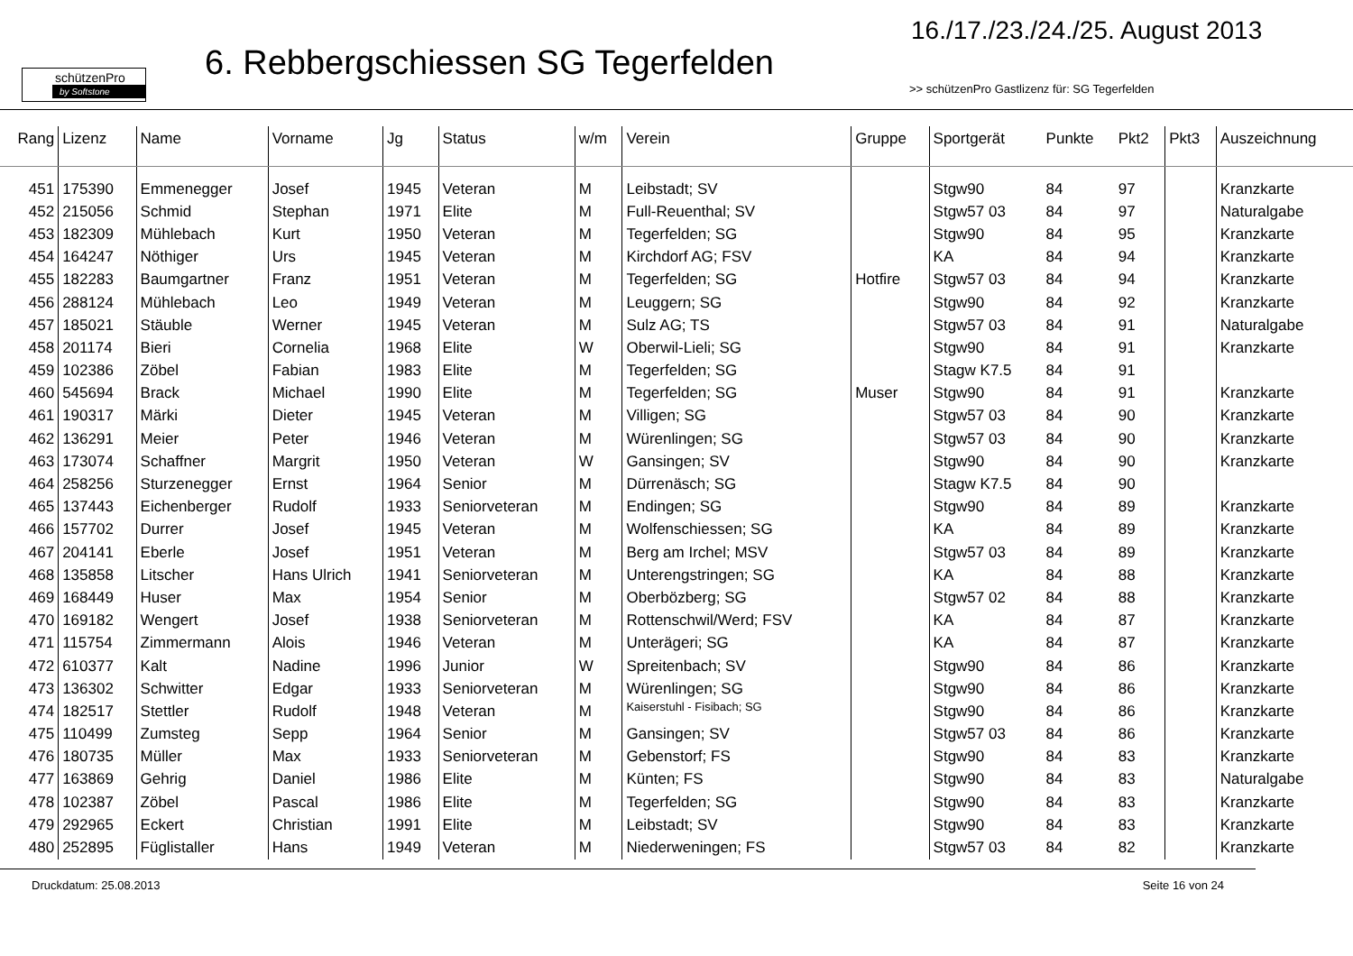schützenPro
by Softstone
6. Rebbergschiessen SG Tegerfelden
16./17./23./24./25. August 2013
>> schützenPro Gastlizenz für: SG Tegerfelden
| Rang | Lizenz | Name | Vorname | Jg | Status | w/m | Verein | Gruppe | Sportgerät | Punkte | Pkt2 | Pkt3 | Auszeichnung |
| --- | --- | --- | --- | --- | --- | --- | --- | --- | --- | --- | --- | --- | --- |
| 451 | 175390 | Emmenegger | Josef | 1945 | Veteran | M | Leibstadt; SV | | Stgw90 | 84 | 97 | | Kranzkarte |
| 452 | 215056 | Schmid | Stephan | 1971 | Elite | M | Full-Reuenthal; SV | | Stgw57 03 | 84 | 97 | | Naturalgabe |
| 453 | 182309 | Mühlebach | Kurt | 1950 | Veteran | M | Tegerfelden; SG | | Stgw90 | 84 | 95 | | Kranzkarte |
| 454 | 164247 | Nöthiger | Urs | 1945 | Veteran | M | Kirchdorf AG; FSV | | KA | 84 | 94 | | Kranzkarte |
| 455 | 182283 | Baumgartner | Franz | 1951 | Veteran | M | Tegerfelden; SG | Hotfire | Stgw57 03 | 84 | 94 | | Kranzkarte |
| 456 | 288124 | Mühlebach | Leo | 1949 | Veteran | M | Leuggern; SG | | Stgw90 | 84 | 92 | | Kranzkarte |
| 457 | 185021 | Stäuble | Werner | 1945 | Veteran | M | Sulz AG; TS | | Stgw57 03 | 84 | 91 | | Naturalgabe |
| 458 | 201174 | Bieri | Cornelia | 1968 | Elite | W | Oberwil-Lieli; SG | | Stgw90 | 84 | 91 | | Kranzkarte |
| 459 | 102386 | Zöbel | Fabian | 1983 | Elite | M | Tegerfelden; SG | | Stagw K7.5 | 84 | 91 | | |
| 460 | 545694 | Brack | Michael | 1990 | Elite | M | Tegerfelden; SG | Muser | Stgw90 | 84 | 91 | | Kranzkarte |
| 461 | 190317 | Märki | Dieter | 1945 | Veteran | M | Villigen; SG | | Stgw57 03 | 84 | 90 | | Kranzkarte |
| 462 | 136291 | Meier | Peter | 1946 | Veteran | M | Würenlingen; SG | | Stgw57 03 | 84 | 90 | | Kranzkarte |
| 463 | 173074 | Schaffner | Margrit | 1950 | Veteran | W | Gansingen; SV | | Stgw90 | 84 | 90 | | Kranzkarte |
| 464 | 258256 | Sturzenegger | Ernst | 1964 | Senior | M | Dürrenäsch; SG | | Stagw K7.5 | 84 | 90 | | |
| 465 | 137443 | Eichenberger | Rudolf | 1933 | Seniorveteran | M | Endingen; SG | | Stgw90 | 84 | 89 | | Kranzkarte |
| 466 | 157702 | Durrer | Josef | 1945 | Veteran | M | Wolfenschiessen; SG | | KA | 84 | 89 | | Kranzkarte |
| 467 | 204141 | Eberle | Josef | 1951 | Veteran | M | Berg am Irchel; MSV | | Stgw57 03 | 84 | 89 | | Kranzkarte |
| 468 | 135858 | Litscher | Hans Ulrich | 1941 | Seniorveteran | M | Unterengstringen; SG | | KA | 84 | 88 | | Kranzkarte |
| 469 | 168449 | Huser | Max | 1954 | Senior | M | Oberbözberg; SG | | Stgw57 02 | 84 | 88 | | Kranzkarte |
| 470 | 169182 | Wengert | Josef | 1938 | Seniorveteran | M | Rottenschwil/Werd; FSV | | KA | 84 | 87 | | Kranzkarte |
| 471 | 115754 | Zimmermann | Alois | 1946 | Veteran | M | Unterägeri; SG | | KA | 84 | 87 | | Kranzkarte |
| 472 | 610377 | Kalt | Nadine | 1996 | Junior | W | Spreitenbach; SV | | Stgw90 | 84 | 86 | | Kranzkarte |
| 473 | 136302 | Schwitter | Edgar | 1933 | Seniorveteran | M | Würenlingen; SG | | Stgw90 | 84 | 86 | | Kranzkarte |
| 474 | 182517 | Stettler | Rudolf | 1948 | Veteran | M | Kaiserstuhl - Fisibach; SG | | Stgw90 | 84 | 86 | | Kranzkarte |
| 475 | 110499 | Zumsteg | Sepp | 1964 | Senior | M | Gansingen; SV | | Stgw57 03 | 84 | 86 | | Kranzkarte |
| 476 | 180735 | Müller | Max | 1933 | Seniorveteran | M | Gebenstorf; FS | | Stgw90 | 84 | 83 | | Kranzkarte |
| 477 | 163869 | Gehrig | Daniel | 1986 | Elite | M | Künten; FS | | Stgw90 | 84 | 83 | | Naturalgabe |
| 478 | 102387 | Zöbel | Pascal | 1986 | Elite | M | Tegerfelden; SG | | Stgw90 | 84 | 83 | | Kranzkarte |
| 479 | 292965 | Eckert | Christian | 1991 | Elite | M | Leibstadt; SV | | Stgw90 | 84 | 83 | | Kranzkarte |
| 480 | 252895 | Füglistaller | Hans | 1949 | Veteran | M | Niederweningen; FS | | Stgw57 03 | 84 | 82 | | Kranzkarte |
Druckdatum: 25.08.2013 Seite 16 von 24